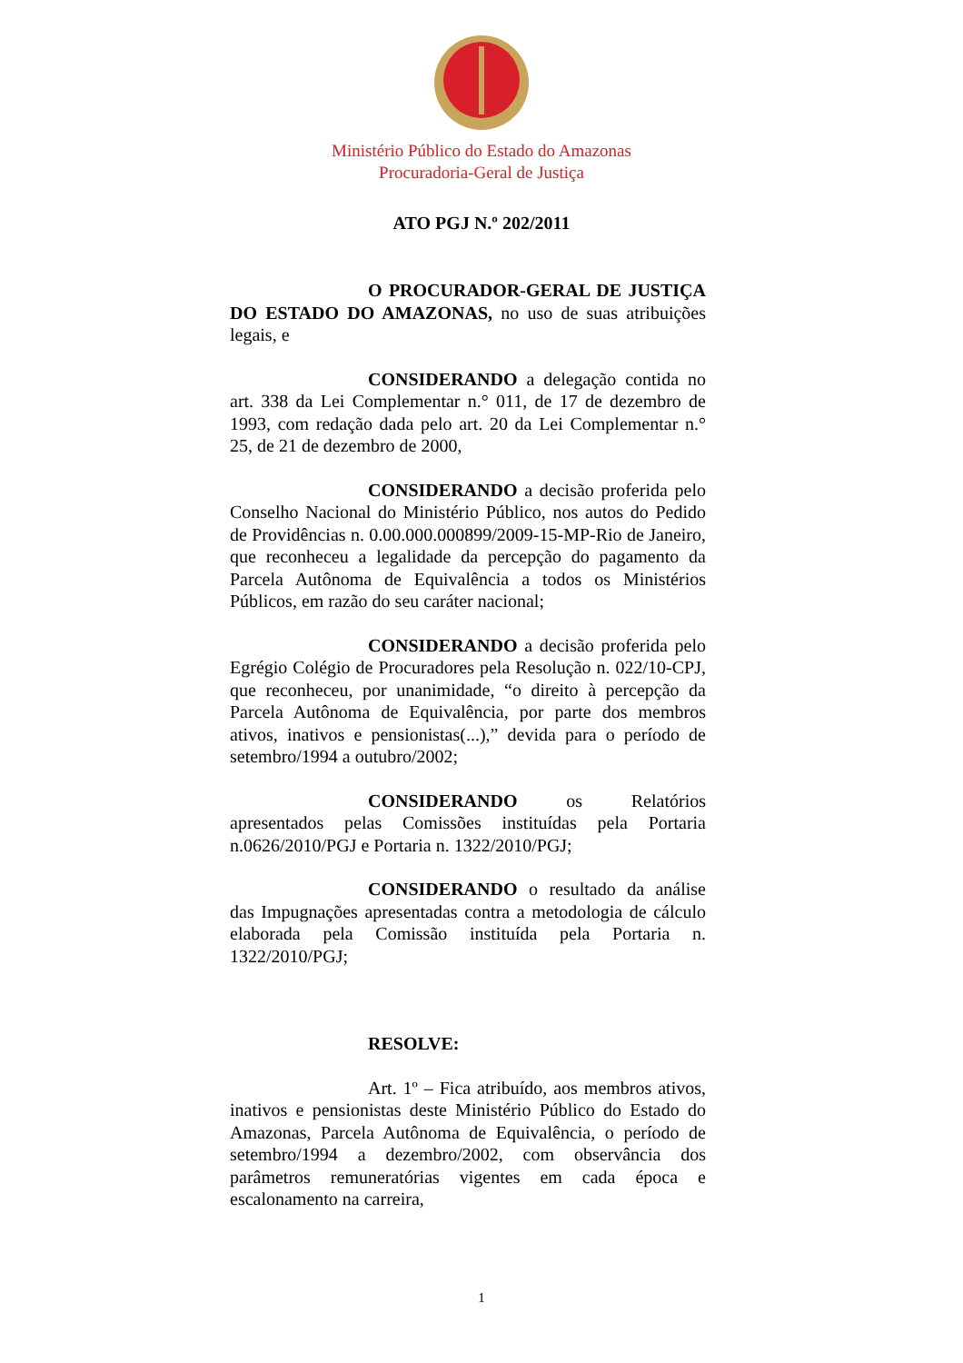Ministério Público do Estado do Amazonas
Procuradoria-Geral de Justiça
ATO PGJ N.º 202/2011
O PROCURADOR-GERAL DE JUSTIÇA DO ESTADO DO AMAZONAS, no uso de suas atribuições legais, e
CONSIDERANDO a delegação contida no art. 338 da Lei Complementar n.° 011, de 17 de dezembro de 1993, com redação dada pelo art. 20 da Lei Complementar n.° 25, de 21 de dezembro de 2000,
CONSIDERANDO a decisão proferida pelo Conselho Nacional do Ministério Público, nos autos do Pedido de Providências n. 0.00.000.000899/2009-15-MP-Rio de Janeiro, que reconheceu a legalidade da percepção do pagamento da Parcela Autônoma de Equivalência a todos os Ministérios Públicos, em razão do seu caráter nacional;
CONSIDERANDO a decisão proferida pelo Egrégio Colégio de Procuradores pela Resolução n. 022/10-CPJ, que reconheceu, por unanimidade, “o direito à percepção da Parcela Autônoma de Equivalência, por parte dos membros ativos, inativos e pensionistas(...),” devida para o período de setembro/1994 a outubro/2002;
CONSIDERANDO os Relatórios apresentados pelas Comissões instituídas pela Portaria n.0626/2010/PGJ e Portaria n. 1322/2010/PGJ;
CONSIDERANDO o resultado da análise das Impugnações apresentadas contra a metodologia de cálculo elaborada pela Comissão instituída pela Portaria n. 1322/2010/PGJ;
RESOLVE:
Art. 1º – Fica atribuído, aos membros ativos, inativos e pensionistas deste Ministério Público do Estado do Amazonas, Parcela Autônoma de Equivalência, o período de setembro/1994 a dezembro/2002, com observância dos parâmetros remuneratórias vigentes em cada época e escalonamento na carreira,
1